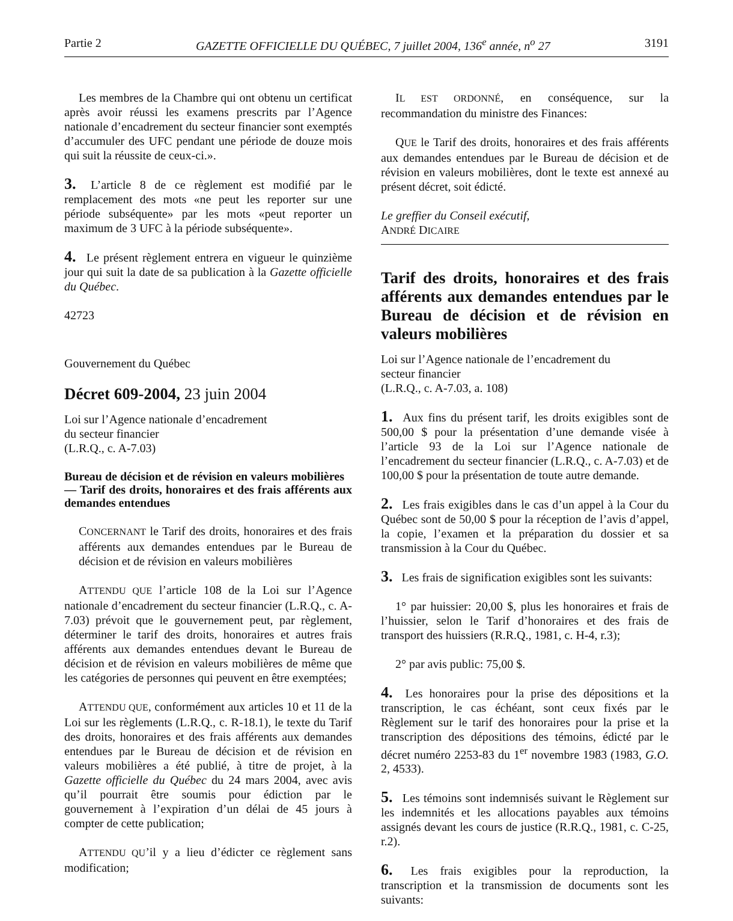Partie 2 GAZETTE OFFICIELLE DU QUÉBEC, 7 juillet 2004, 136<sup>e</sup> année, n<sup>o</sup> 27 3191
Les membres de la Chambre qui ont obtenu un certificat après avoir réussi les examens prescrits par l’Agence nationale d’encadrement du secteur financier sont exemptés d’accumuler des UFC pendant une période de douze mois qui suit la réussite de ceux-ci.».
3. L’article 8 de ce règlement est modifié par le remplacement des mots «ne peut les reporter sur une période subséquente» par les mots «peut reporter un maximum de 3 UFC à la période subséquente».
4. Le présent règlement entrera en vigueur le quinzième jour qui suit la date de sa publication à la Gazette officielle du Québec.
42723
Gouvernement du Québec
Décret 609-2004, 23 juin 2004
Loi sur l’Agence nationale d’encadrement
du secteur financier
(L.R.Q., c. A-7.03)
Bureau de décision et de révision en valeurs mobilières
— Tarif des droits, honoraires et des frais afférents aux demandes entendues
CONCERNANT le Tarif des droits, honoraires et des frais afférents aux demandes entendues par le Bureau de décision et de révision en valeurs mobilières
ATTENDU QUE l’article 108 de la Loi sur l’Agence nationale d’encadrement du secteur financier (L.R.Q., c. A-7.03) prévoit que le gouvernement peut, par règlement, déterminer le tarif des droits, honoraires et autres frais afférents aux demandes entendues devant le Bureau de décision et de révision en valeurs mobilières de même que les catégories de personnes qui peuvent en être exemptées;
ATTENDU QUE, conformément aux articles 10 et 11 de la Loi sur les règlements (L.R.Q., c. R-18.1), le texte du Tarif des droits, honoraires et des frais afférents aux demandes entendues par le Bureau de décision et de révision en valeurs mobilières a été publié, à titre de projet, à la Gazette officielle du Québec du 24 mars 2004, avec avis qu’il pourrait être soumis pour édiction par le gouvernement à l’expiration d’un délai de 45 jours à compter de cette publication;
ATTENDU QU’il y a lieu d’édicter ce règlement sans modification;
IL EST ORDONNÉ, en conséquence, sur la recommandation du ministre des Finances:
QUE le Tarif des droits, honoraires et des frais afférents aux demandes entendues par le Bureau de décision et de révision en valeurs mobilières, dont le texte est annexé au présent décret, soit édicté.
Le greffier du Conseil exécutif,
ANDRÉ DICAIRE
Tarif des droits, honoraires et des frais afférents aux demandes entendues par le Bureau de décision et de révision en valeurs mobilières
Loi sur l’Agence nationale de l’encadrement du
secteur financier
(L.R.Q., c. A-7.03, a. 108)
1. Aux fins du présent tarif, les droits exigibles sont de 500,00 $ pour la présentation d’une demande visée à l’article 93 de la Loi sur l’Agence nationale de l’encadrement du secteur financier (L.R.Q., c. A-7.03) et de 100,00 $ pour la présentation de toute autre demande.
2. Les frais exigibles dans le cas d’un appel à la Cour du Québec sont de 50,00 $ pour la réception de l’avis d’appel, la copie, l’examen et la préparation du dossier et sa transmission à la Cour du Québec.
3. Les frais de signification exigibles sont les suivants:
1° par huissier: 20,00 $, plus les honoraires et frais de l’huissier, selon le Tarif d’honoraires et des frais de transport des huissiers (R.R.Q., 1981, c. H-4, r.3);
2° par avis public: 75,00 $.
4. Les honoraires pour la prise des dépositions et la transcription, le cas échéant, sont ceux fixés par le Règlement sur le tarif des honoraires pour la prise et la transcription des dépositions des témoins, édicté par le décret numéro 2253-83 du 1<sup>er</sup> novembre 1983 (1983, G.O. 2, 4533).
5. Les témoins sont indemnisés suivant le Règlement sur les indemnités et les allocations payables aux témoins assignés devant les cours de justice (R.R.Q., 1981, c. C-25, r.2).
6. Les frais exigibles pour la reproduction, la transcription et la transmission de documents sont les suivants: